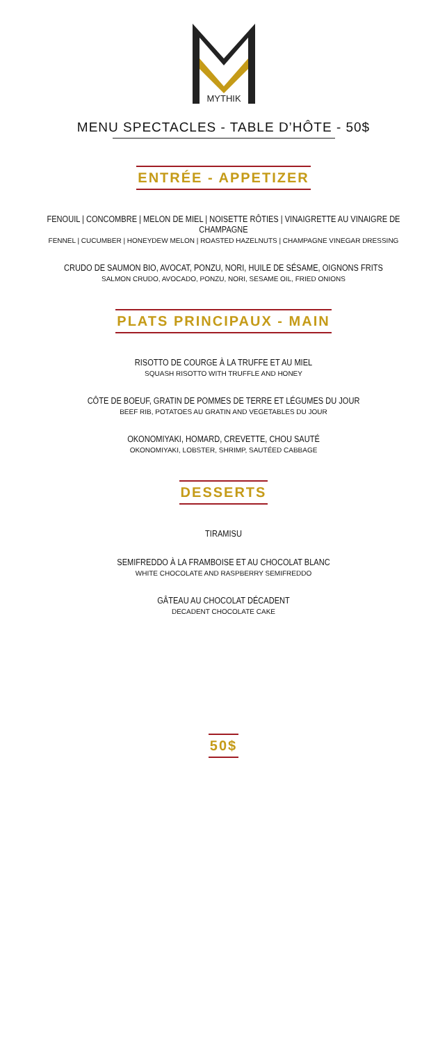MYTHIK
MENU SPECTACLES - TABLE D’HÔTE - 50$
ENTRÉE - APPETIZER
FENOUIL | CONCOMBRE | MELON DE MIEL | NOISETTE RÔTIES | VINAIGRETTE AU VINAIGRE DE CHAMPAGNE
FENNEL | CUCUMBER | HONEYDEW MELON | ROASTED HAZELNUTS | CHAMPAGNE VINEGAR DRESSING
CRUDO DE SAUMON BIO, AVOCAT, PONZU, NORI, HUILE DE SÉSAME, OIGNONS FRITS
SALMON CRUDO, AVOCADO, PONZU, NORI, SESAME OIL, FRIED ONIONS
PLATS PRINCIPAUX - MAIN
RISOTTO DE COURGE À LA TRUFFE ET AU MIEL
SQUASH RISOTTO WITH TRUFFLE AND HONEY
CÔTE DE BOEUF, GRATIN DE POMMES DE TERRE ET LÉGUMES DU JOUR
BEEF RIB, POTATOES AU GRATIN AND VEGETABLES DU JOUR
OKONOMIYAKI, HOMARD, CREVETTE, CHOU SAUTÉ
OKONOMIYAKI, LOBSTER, SHRIMP, SAUTÉED CABBAGE
DESSERTS
TIRAMISU
SEMIFREDDO À LA FRAMBOISE ET AU CHOCOLAT BLANC
WHITE CHOCOLATE AND RASPBERRY SEMIFREDDO
GÂTEAU AU CHOCOLAT DÉCADENT
DECADENT CHOCOLATE CAKE
50$